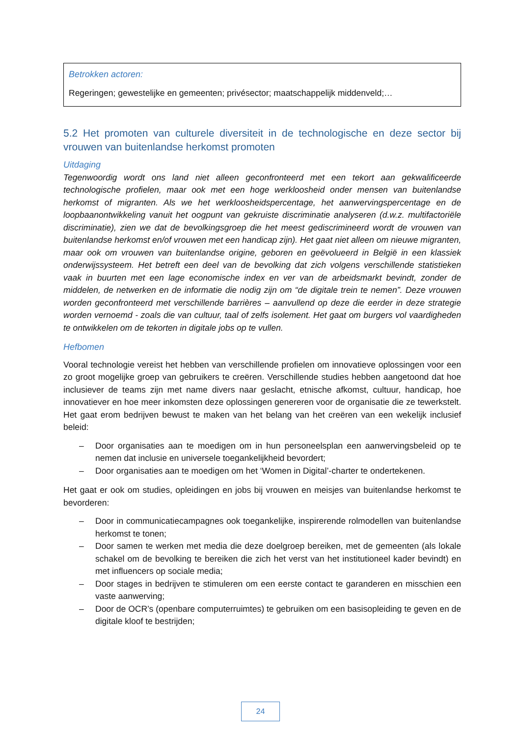Betrokken actoren:
Regeringen; gewestelijke en gemeenten; privésector; maatschappelijk middenveld;…
5.2 Het promoten van culturele diversiteit in de technologische en deze sector bij vrouwen van buitenlandse herkomst promoten
Uitdaging
Tegenwoordig wordt ons land niet alleen geconfronteerd met een tekort aan gekwalificeerde technologische profielen, maar ook met een hoge werkloosheid onder mensen van buitenlandse herkomst of migranten. Als we het werkloosheidspercentage, het aanwervingspercentage en de loopbaanontwikkeling vanuit het oogpunt van gekruiste discriminatie analyseren (d.w.z. multifactoriële discriminatie), zien we dat de bevolkingsgroep die het meest gediscrimineerd wordt de vrouwen van buitenlandse herkomst en/of vrouwen met een handicap zijn). Het gaat niet alleen om nieuwe migranten, maar ook om vrouwen van buitenlandse origine, geboren en geëvolueerd in België in een klassiek onderwijssysteem. Het betreft een deel van de bevolking dat zich volgens verschillende statistieken vaak in buurten met een lage economische index en ver van de arbeidsmarkt bevindt, zonder de middelen, de netwerken en de informatie die nodig zijn om “de digitale trein te nemen”. Deze vrouwen worden geconfronteerd met verschillende barrières – aanvullend op deze die eerder in deze strategie worden vernoemd - zoals die van cultuur, taal of zelfs isolement. Het gaat om burgers vol vaardigheden te ontwikkelen om de tekorten in digitale jobs op te vullen.
Hefbomen
Vooral technologie vereist het hebben van verschillende profielen om innovatieve oplossingen voor een zo groot mogelijke groep van gebruikers te creëren. Verschillende studies hebben aangetoond dat hoe inclusiever de teams zijn met name divers naar geslacht, etnische afkomst, cultuur, handicap, hoe innovatiever en hoe meer inkomsten deze oplossingen genereren voor de organisatie die ze tewerkstelt. Het gaat erom bedrijven bewust te maken van het belang van het creëren van een wekelijk inclusief beleid:
– Door organisaties aan te moedigen om in hun personeelsplan een aanwervingsbeleid op te nemen dat inclusie en universele toegankelijkheid bevordert;
– Door organisaties aan te moedigen om het ‘Women in Digital’-charter te ondertekenen.
Het gaat er ook om studies, opleidingen en jobs bij vrouwen en meisjes van buitenlandse herkomst te bevorderen:
– Door in communicatiecampagnes ook toegankelijke, inspirerende rolmodellen van buitenlandse herkomst te tonen;
– Door samen te werken met media die deze doelgroep bereiken, met de gemeenten (als lokale schakel om de bevolking te bereiken die zich het verst van het institutioneel kader bevindt) en met influencers op sociale media;
– Door stages in bedrijven te stimuleren om een eerste contact te garanderen en misschien een vaste aanwerving;
– Door de OCR’s (openbare computerruimtes) te gebruiken om een basisopleiding te geven en de digitale kloof te bestrijden;
24